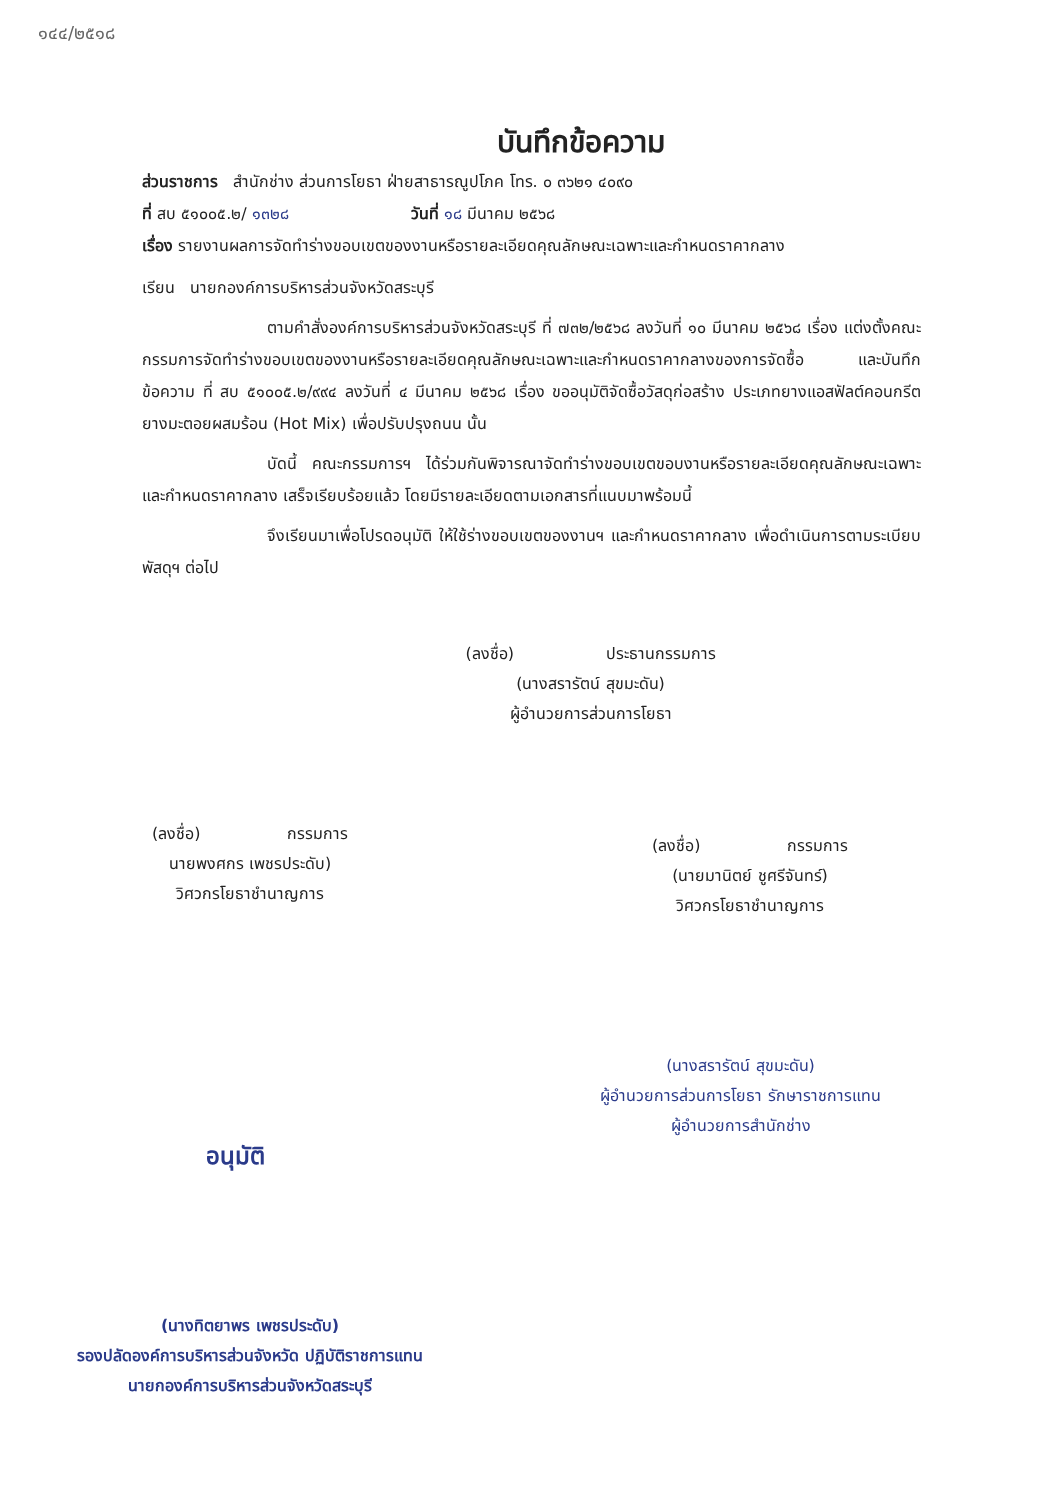๑๔๔/๒๕๑๘
บันทึกข้อความ
ส่วนราชการ สำนักช่าง ส่วนการโยธา ฝ่ายสาธารณูปโภค โทร. ๐ ๓๖๒๑ ๔๐๙๐
ที่ สบ ๕๑๐๐๕.๒/ ๑๓๒๘ วันที่ ๑๘ มีนาคม ๒๕๖๘
เรื่อง รายงานผลการจัดทำร่างขอบเขตของงานหรือรายละเอียดคุณลักษณะเฉพาะและกำหนดราคากลาง
เรียน นายกองค์การบริหารส่วนจังหวัดสระบุรี
ตามคำสั่งองค์การบริหารส่วนจังหวัดสระบุรี ที่ ๗๓๒/๒๕๖๘ ลงวันที่ ๑๐ มีนาคม ๒๕๖๘ เรื่อง แต่งตั้งคณะกรรมการจัดทำร่างขอบเขตของงานหรือรายละเอียดคุณลักษณะเฉพาะและกำหนดราคากลางของการจัดซื้อ และบันทึกข้อความ ที่ สบ ๕๑๐๐๕.๒/๙๙๔ ลงวันที่ ๔ มีนาคม ๒๕๖๘ เรื่อง ขออนุมัติจัดซื้อวัสดุก่อสร้าง ประเภทยางแอสฟัลต์คอนกรีต ยางมะตอยผสมร้อน (Hot Mix) เพื่อปรับปรุงถนน นั้น
บัดนี้ คณะกรรมการฯ ได้ร่วมกันพิจารณาจัดทำร่างขอบเขตขอบงานหรือรายละเอียดคุณลักษณะเฉพาะและกำหนดราคากลาง เสร็จเรียบร้อยแล้ว โดยมีรายละเอียดตามเอกสารที่แนบมาพร้อมนี้
จึงเรียนมาเพื่อโปรดอนุมัติ ให้ใช้ร่างขอบเขตของงานฯ และกำหนดราคากลาง เพื่อดำเนินการตามระเบียบพัสดุฯ ต่อไป
(ลงชื่อ) ประธานกรรมการ
(นางสรารัตน์ สุขมะดัน)
ผู้อำนวยการส่วนการโยธา
(ลงชื่อ) กรรมการ
นายพงศกร เพชรประดับ)
วิศวกรโยธาชำนาญการ
(ลงชื่อ) กรรมการ
(นายมานิตย์ ชูศรีจันทร์)
วิศวกรโยธาชำนาญการ
(นางสรารัตน์ สุขมะดัน)
ผู้อำนวยการส่วนการโยธา รักษาราชการแทน
ผู้อำนวยการสำนักช่าง
อนุมัติ
(นางทิตยาพร เพชรประดับ)
รองปลัดองค์การบริหารส่วนจังหวัด ปฏิบัติราชการแทน
นายกองค์การบริหารส่วนจังหวัดสระบุรี